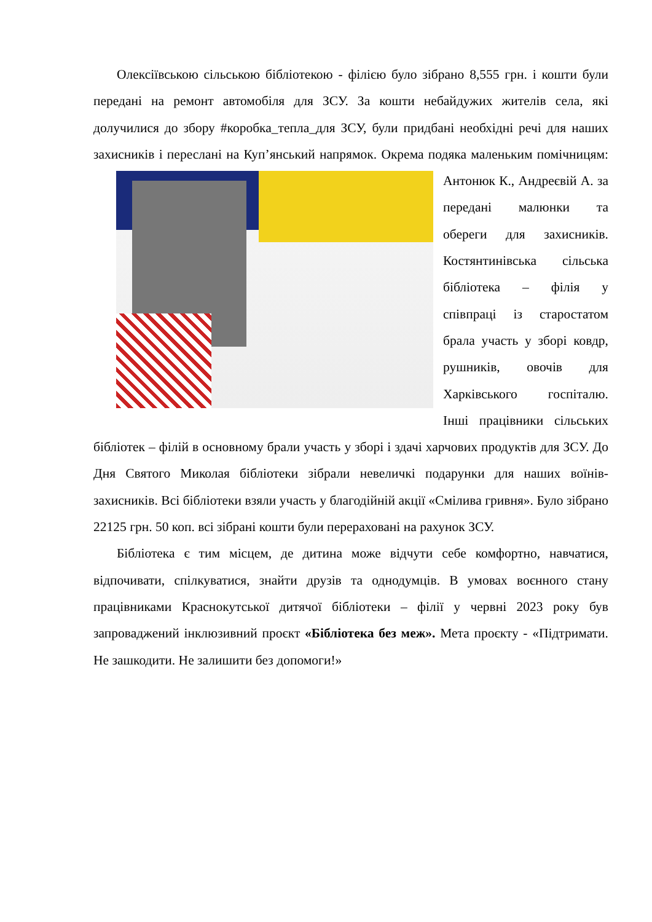Олексіївською сільською бібліотекою - філією було зібрано 8,555 грн. і кошти були передані на ремонт автомобіля для ЗСУ. За кошти небайдужих жителів села, які долучилися до збору #коробка_тепла_для ЗСУ, були придбані необхідні речі для наших захисників і переслані на Куп’янський напрямок. Окрема подяка маленьким помічницям: Антонюк К., Андреєвій А. за передані малюнки та обереги для захисників. Костянтинівська сільська бібліотека – філія у співпраці із старостатом брала участь у зборі ковдр, рушників, овочів для Харківського госпіталю. Інші працівники сільських бібліотек – філій в основному брали участь у зборі і здачі харчових продуктів для ЗСУ. До Дня Святого Миколая бібліотеки зібрали невеличкі подарунки для наших воїнів- захисників. Всі бібліотеки взяли участь у благодійній акції «Смілива гривня». Було зібрано 22125 грн. 50 коп. всі зібрані кошти були перераховані на рахунок ЗСУ.
Бібліотека є тим місцем, де дитина може відчути себе комфортно, навчатися, відпочивати, спілкуватися, знайти друзів та однодумців. В умовах воєнного стану працівниками Краснокутської дитячої бібліотеки – філії у червні 2023 року був запроваджений інклюзивний проєкт «Бібліотека без меж». Мета проєкту - «Підтримати. Не зашкодити. Не залишити без допомоги!»